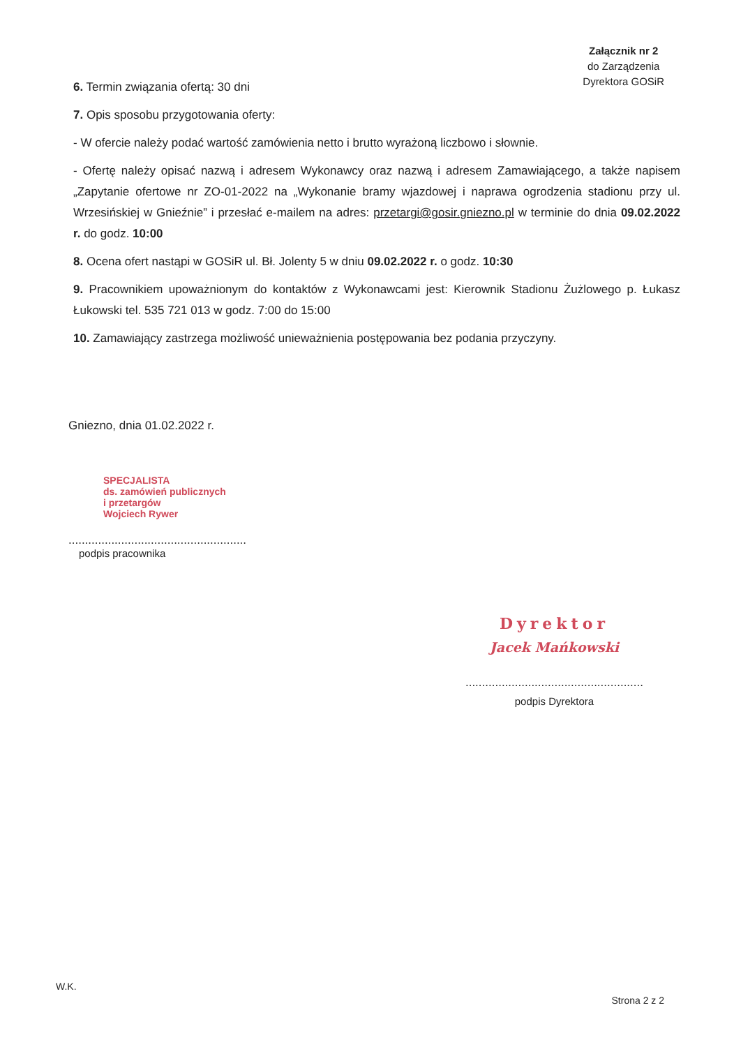Załącznik nr 2
do Zarządzenia
Dyrektora GOSiR
6. Termin związania ofertą: 30 dni
7. Opis sposobu przygotowania oferty:
- W ofercie należy podać wartość zamówienia netto i brutto wyrażoną liczbowo i słownie.
- Ofertę należy opisać nazwą i adresem Wykonawcy oraz nazwą i adresem Zamawiającego, a także napisem „Zapytanie ofertowe nr ZO-01-2022 na „Wykonanie bramy wjazdowej i naprawa ogrodzenia stadionu przy ul. Wrzesińskiej w Gnieźnie” i przesłać e-mailem na adres: przetargi@gosir.gniezno.pl w terminie do dnia 09.02.2022 r. do godz. 10:00
8. Ocena ofert nastąpi w GOSiR ul. Bł. Jolenty 5 w dniu 09.02.2022 r. o godz. 10:30
9. Pracownikiem upoważnionym do kontaktów z Wykonawcami jest: Kierownik Stadionu Żużlowego p. Łukasz Łukowski tel. 535 721 013 w godz. 7:00 do 15:00
10. Zamawiający zastrzega możliwość unieważnienia postępowania bez podania przyczyny.
Gniezno, dnia 01.02.2022 r.
SPECJALISTA
ds. zamówień publicznych
i przetargów
Wojciech Rywer
......................................................
podpis pracownika
Dyrektor
Jacek Mańkowski
......................................................
podpis Dyrektora
W.K.
Strona 2 z 2